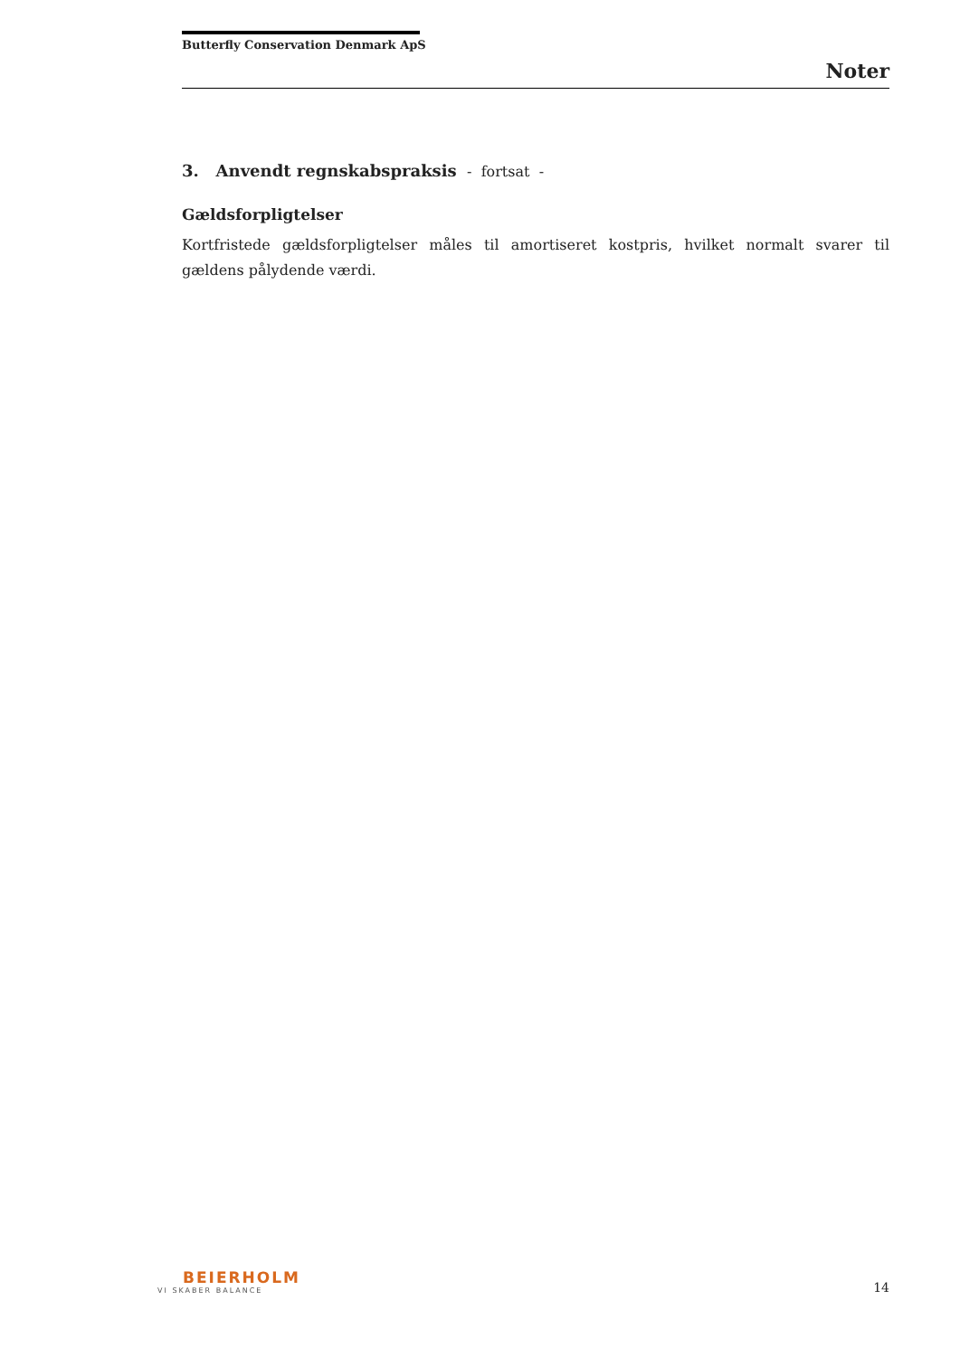Butterfly Conservation Denmark ApS
Noter
3. Anvendt regnskabspraksis - fortsat -
Gældsforpligtelser
Kortfristede gældsforpligtelser måles til amortiseret kostpris, hvilket normalt svarer til gældens pålydende værdi.
BEIERHOLM
VI SKABER BALANCE
14